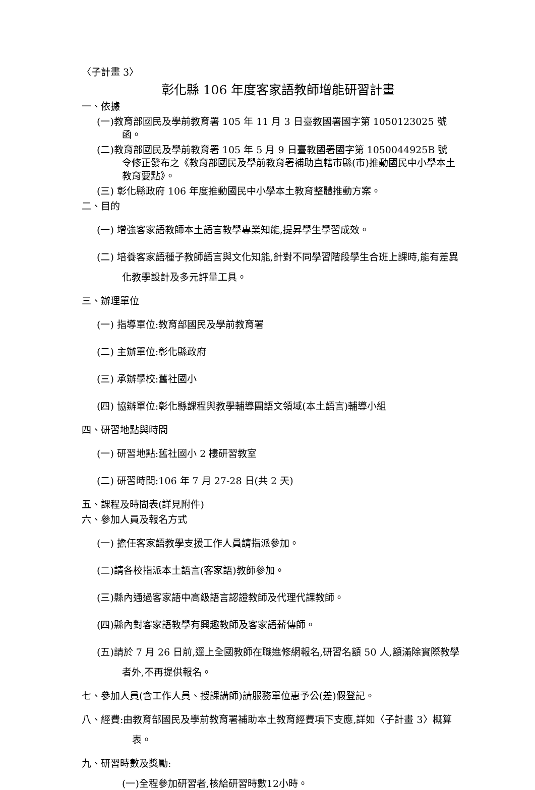〈子計畫 3〉
彰化縣 106 年度客家語教師增能研習計畫
一、依據
(一)教育部國民及學前教育署 105 年 11 月 3 日臺教國署國字第 1050123025 號函。
(二)教育部國民及學前教育署 105 年 5 月 9 日臺教國署國字第 1050044925B 號 令修正發布之《教育部國民及學前教育署補助直轄市縣(市)推動國民中小學本土教育要點》。
(三) 彰化縣政府 106 年度推動國民中小學本土教育整體推動方案。
二、目的
(一) 增強客家語教師本土語言教學專業知能,提昇學生學習成效。
(二) 培養客家語種子教師語言與文化知能,針對不同學習階段學生合班上課時,能有差異化教學設計及多元評量工具。
三、辦理單位
(一) 指導單位:教育部國民及學前教育署
(二) 主辦單位:彰化縣政府
(三) 承辦學校:舊社國小
(四) 協辦單位:彰化縣課程與教學輔導團語文領域(本土語言)輔導小組
四、研習地點與時間
(一) 研習地點:舊社國小 2 樓研習教室
(二) 研習時間:106 年 7 月 27-28 日(共 2 天)
五、課程及時間表(詳見附件)
六、參加人員及報名方式
(一) 擔任客家語教學支援工作人員請指派參加。
(二)請各校指派本土語言(客家語)教師參加。
(三)縣內通過客家語中高級語言認證教師及代理代課教師。
(四)縣內對客家語教學有興趣教師及客家語薪傳師。
(五)請於 7 月 26 日前,逕上全國教師在職進修網報名,研習名額 50 人,額滿除實際教學者外,不再提供報名。
七、參加人員(含工作人員、授課講師)請服務單位惠予公(差)假登記。
八、經費:由教育部國民及學前教育署補助本土教育經費項下支應,詳如〈子計畫 3〉概算表。
九、研習時數及獎勵:
(一)全程參加研習者,核給研習時數12小時。